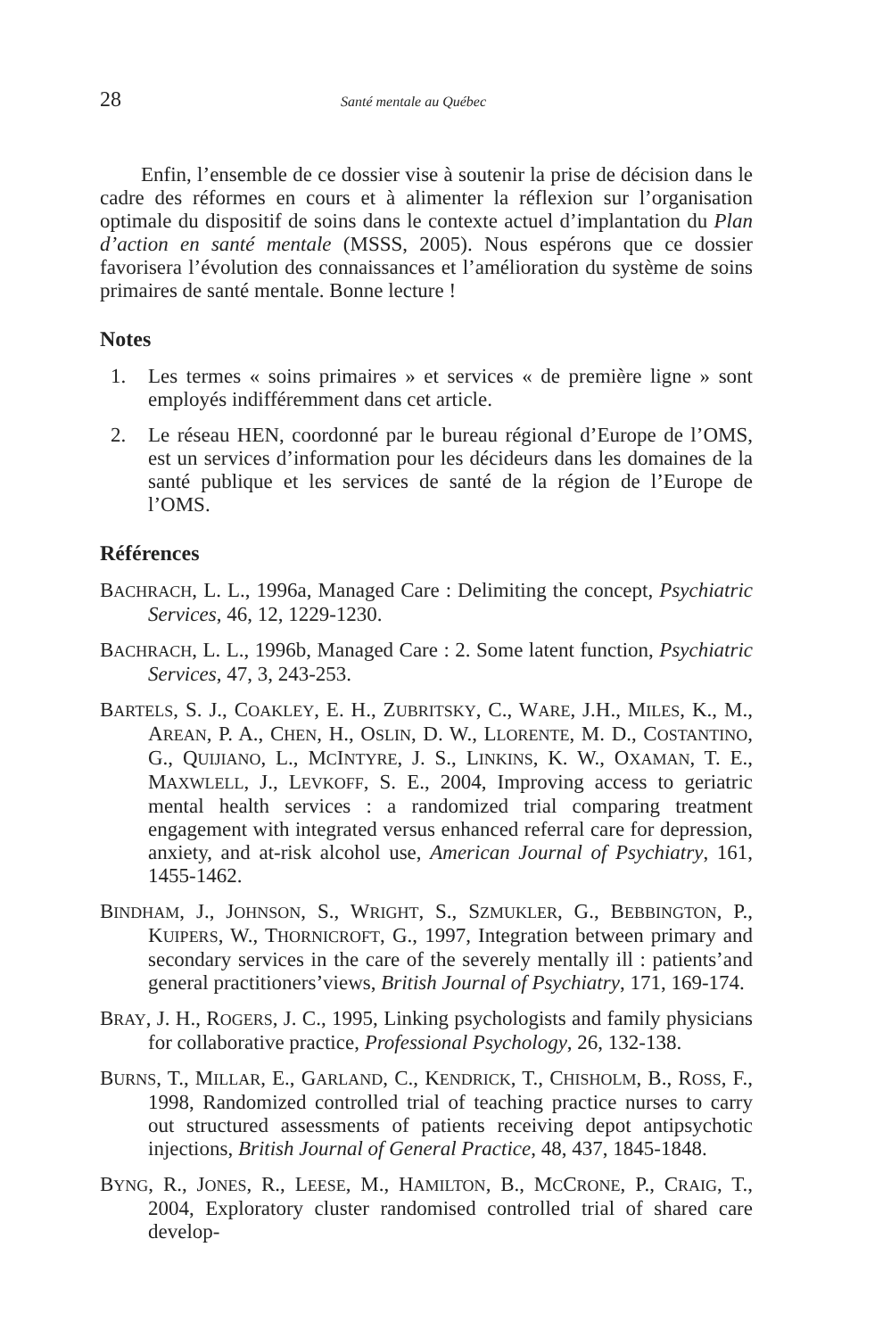28 Santé mentale au Québec
Enfin, l’ensemble de ce dossier vise à soutenir la prise de décision dans le cadre des réformes en cours et à alimenter la réflexion sur l’organisation optimale du dispositif de soins dans le contexte actuel d’implantation du Plan d’action en santé mentale (MSSS, 2005). Nous espérons que ce dossier favorisera l’évolution des connaissances et l’amélioration du système de soins primaires de santé mentale. Bonne lecture !
Notes
1. Les termes « soins primaires » et services « de première ligne » sont employés indifféremment dans cet article.
2. Le réseau HEN, coordonné par le bureau régional d’Europe de l’OMS, est un services d’information pour les décideurs dans les domaines de la santé publique et les services de santé de la région de l’Europe de l’OMS.
Références
BACHRACH, L. L., 1996a, Managed Care : Delimiting the concept, Psychiatric Services, 46, 12, 1229-1230.
BACHRACH, L. L., 1996b, Managed Care : 2. Some latent function, Psychiatric Services, 47, 3, 243-253.
BARTELS, S. J., COAKLEY, E. H., ZUBRITSKY, C., WARE, J.H., MILES, K., M., AREAN, P. A., CHEN, H., OSLIN, D. W., LLORENTE, M. D., COSTANTINO, G., QUIJIANO, L., MCINTYRE, J. S., LINKINS, K. W., OXAMAN, T. E., MAXWLELL, J., LEVKOFF, S. E., 2004, Improving access to geriatric mental health services : a randomized trial comparing treatment engagement with integrated versus enhanced referral care for depression, anxiety, and at-risk alcohol use, American Journal of Psychiatry, 161, 1455-1462.
BINDHAM, J., JOHNSON, S., WRIGHT, S., SZMUKLER, G., BEBBINGTON, P., KUIPERS, W., THORNICROFT, G., 1997, Integration between primary and secondary services in the care of the severely mentally ill : patients’and general practitioners’views, British Journal of Psychiatry, 171, 169-174.
BRAY, J. H., ROGERS, J. C., 1995, Linking psychologists and family physicians for collaborative practice, Professional Psychology, 26, 132-138.
BURNS, T., MILLAR, E., GARLAND, C., KENDRICK, T., CHISHOLM, B., ROSS, F., 1998, Randomized controlled trial of teaching practice nurses to carry out structured assessments of patients receiving depot antipsychotic injections, British Journal of General Practice, 48, 437, 1845-1848.
BYNG, R., JONES, R., LEESE, M., HAMILTON, B., MCCRONE, P., CRAIG, T., 2004, Exploratory cluster randomised controlled trial of shared care develop-